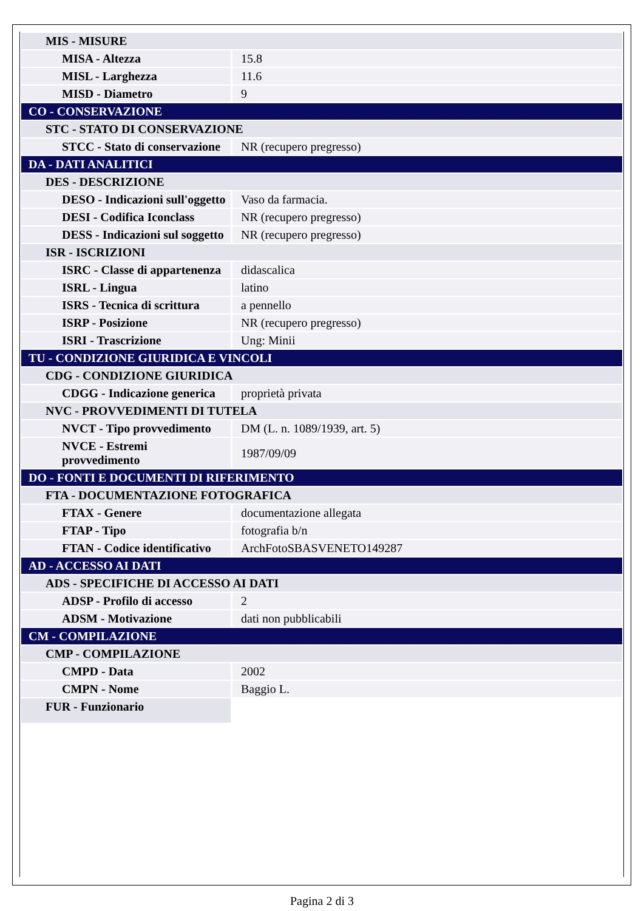| MIS - MISURE | |
| MISA - Altezza | 15.8 |
| MISL - Larghezza | 11.6 |
| MISD - Diametro | 9 |
| CO - CONSERVAZIONE | |
| STC - STATO DI CONSERVAZIONE | |
| STCC - Stato di conservazione | NR (recupero pregresso) |
| DA - DATI ANALITICI | |
| DES - DESCRIZIONE | |
| DESO - Indicazioni sull'oggetto | Vaso da farmacia. |
| DESI - Codifica Iconclass | NR (recupero pregresso) |
| DESS - Indicazioni sul soggetto | NR (recupero pregresso) |
| ISR - ISCRIZIONI | |
| ISRC - Classe di appartenenza | didascalica |
| ISRL - Lingua | latino |
| ISRS - Tecnica di scrittura | a pennello |
| ISRP - Posizione | NR (recupero pregresso) |
| ISRI - Trascrizione | Ung: Minii |
| TU - CONDIZIONE GIURIDICA E VINCOLI | |
| CDG - CONDIZIONE GIURIDICA | |
| CDGG - Indicazione generica | proprietà privata |
| NVC - PROVVEDIMENTI DI TUTELA | |
| NVCT - Tipo provvedimento | DM (L. n. 1089/1939, art. 5) |
| NVCE - Estremi provvedimento | 1987/09/09 |
| DO - FONTI E DOCUMENTI DI RIFERIMENTO | |
| FTA - DOCUMENTAZIONE FOTOGRAFICA | |
| FTAX - Genere | documentazione allegata |
| FTAP - Tipo | fotografia b/n |
| FTAN - Codice identificativo | ArchFotoSBASVENETO149287 |
| AD - ACCESSO AI DATI | |
| ADS - SPECIFICHE DI ACCESSO AI DATI | |
| ADSP - Profilo di accesso | 2 |
| ADSM - Motivazione | dati non pubblicabili |
| CM - COMPILAZIONE | |
| CMP - COMPILAZIONE | |
| CMPD - Data | 2002 |
| CMPN - Nome | Baggio L. |
| FUR - Funzionario | |
Pagina 2 di 3